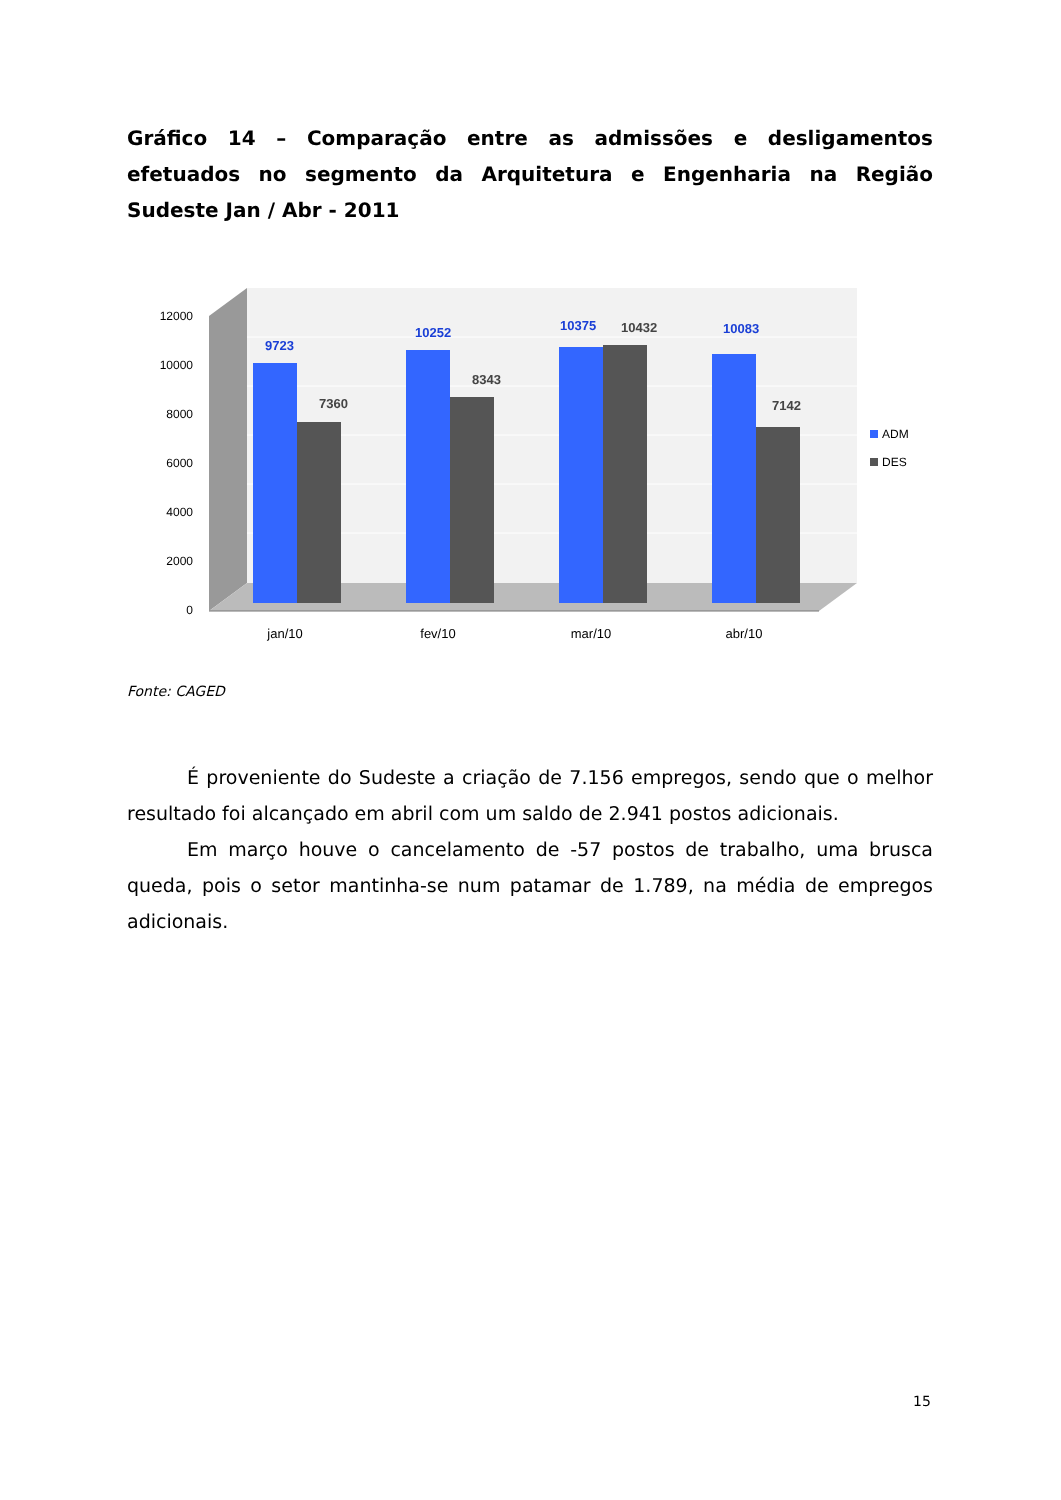Gráfico 14 – Comparação entre as admissões e desligamentos efetuados no segmento da Arquitetura e Engenharia na Região Sudeste Jan / Abr - 2011
12000
10000
8000
6000
4000
2000
0
9723
7360
10252
8343
10375
10432
10083
7142
jan/10
fev/10
mar/10
abr/10
ADM
DES
Fonte: CAGED
É proveniente do Sudeste a criação de 7.156 empregos, sendo que o melhor resultado foi alcançado em abril com um saldo de 2.941 postos adicionais.
Em março houve o cancelamento de -57 postos de trabalho, uma brusca queda, pois o setor mantinha-se num patamar de 1.789, na média de empregos adicionais.
15